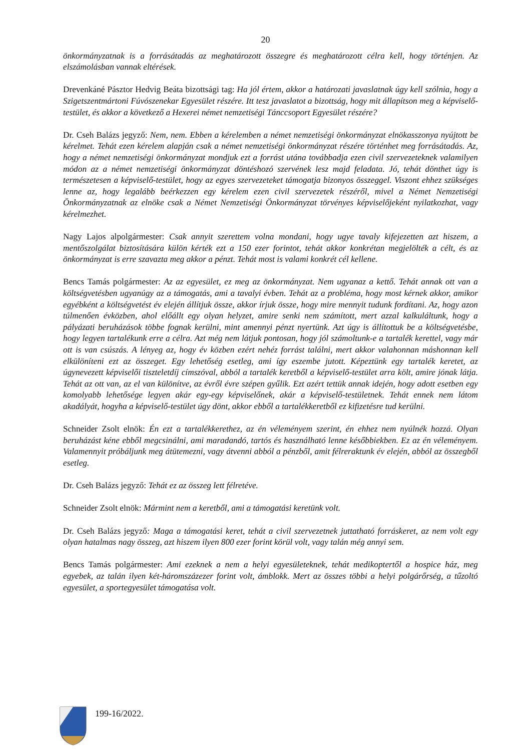20
önkormányzatnak is a forrásátadás az meghatározott összegre és meghatározott célra kell, hogy történjen. Az elszámolásban vannak eltérések.
Drevenkáné Pásztor Hedvig Beáta bizottsági tag: Ha jól értem, akkor a határozati javaslatnak úgy kell szólnia, hogy a Szigetszentmártoni Fúvószenekar Egyesület részére. Itt tesz javaslatot a bizottság, hogy mit állapítson meg a képviselő-testület, és akkor a következő a Hexerei német nemzetiségi Tánccsoport Egyesület részére?
Dr. Cseh Balázs jegyző: Nem, nem. Ebben a kérelemben a német nemzetiségi önkormányzat elnökasszonya nyújtott be kérelmet. Tehát ezen kérelem alapján csak a német nemzetiségi önkormányzat részére történhet meg forrásátadás. Az, hogy a német nemzetiségi önkormányzat mondjuk ezt a forrást utána továbbadja ezen civil szervezeteknek valamilyen módon az a német nemzetiségi önkormányzat döntéshozó szervének lesz majd feladata. Jó, tehát dönthet úgy is természetesen a képviselő-testület, hogy az egyes szervezeteket támogatja bizonyos összeggel. Viszont ehhez szükséges lenne az, hogy legalább beérkezzen egy kérelem ezen civil szervezetek részéről, mivel a Német Nemzetiségi Önkormányzatnak az elnöke csak a Német Nemzetiségi Önkormányzat törvényes képviselőjeként nyilatkozhat, vagy kérelmezhet.
Nagy Lajos alpolgármester: Csak annyit szerettem volna mondani, hogy ugye tavaly kifejezetten azt hiszem, a mentőszolgálat biztosítására külön kérték ezt a 150 ezer forintot, tehát akkor konkrétan megjelölték a célt, és az önkormányzat is erre szavazta meg akkor a pénzt. Tehát most is valami konkrét cél kellene.
Bencs Tamás polgármester: Az az egyesület, ez meg az önkormányzat. Nem ugyanaz a kettő. Tehát annak ott van a költségvetésben ugyanúgy az a támogatás, ami a tavalyi évben. Tehát az a probléma, hogy most kérnek akkor, amikor egyébként a költségvetést év elején állítjuk össze, akkor írjuk össze, hogy mire mennyit tudunk fordítani. Az, hogy azon túlmenően évközben, ahol előállt egy olyan helyzet, amire senki nem számított, mert azzal kalkuláltunk, hogy a pályázati beruházások többe fognak kerülni, mint amennyi pénzt nyertünk. Azt úgy is állítottuk be a költségvetésbe, hogy legyen tartalékunk erre a célra. Azt még nem látjuk pontosan, hogy jól számoltunk-e a tartalék kerettel, vagy már ott is van csúszás. A lényeg az, hogy év közben ezért nehéz forrást találni, mert akkor valahonnan máshonnan kell elkülöníteni ezt az összeget. Egy lehetőség esetleg, ami így eszembe jutott. Képeztünk egy tartalék keretet, az úgynevezett képviselői tiszteletdíj címszóval, abból a tartalék keretből a képviselő-testület arra költ, amire jónak látja. Tehát az ott van, az el van különítve, az évről évre szépen gyűlik. Ezt azért tettük annak idején, hogy adott esetben egy komolyabb lehetősége legyen akár egy-egy képviselőnek, akár a képviselő-testületnek. Tehát ennek nem látom akadályát, hogyha a képviselő-testület úgy dönt, akkor ebből a tartalékkeretből ez kifizetésre tud kerülni.
Schneider Zsolt elnök: Én ezt a tartalékkerethez, az én véleményem szerint, én ehhez nem nyúlnék hozzá. Olyan beruházást kéne ebből megcsinálni, ami maradandó, tartós és használható lenne későbbiekben. Ez az én véleményem. Valamennyit próbáljunk meg átütemezni, vagy átvenni abból a pénzből, amit félreraktunk év elején, abból az összegből esetleg.
Dr. Cseh Balázs jegyző: Tehát ez az összeg lett félretéve.
Schneider Zsolt elnök: Mármint nem a keretből, ami a támogatási keretünk volt.
Dr. Cseh Balázs jegyző: Maga a támogatási keret, tehát a civil szervezetnek juttatható forráskeret, az nem volt egy olyan hatalmas nagy összeg, azt hiszem ilyen 800 ezer forint körül volt, vagy talán még annyi sem.
Bencs Tamás polgármester: Ami ezeknek a nem a helyi egyesületeknek, tehát medikoptertől a hospice ház, meg egyebek, az talán ilyen két-háromszázezer forint volt, ámblokk. Mert az összes többi a helyi polgárőrség, a tűzoltó egyesület, a sportegyesület támogatása volt.
199-16/2022.